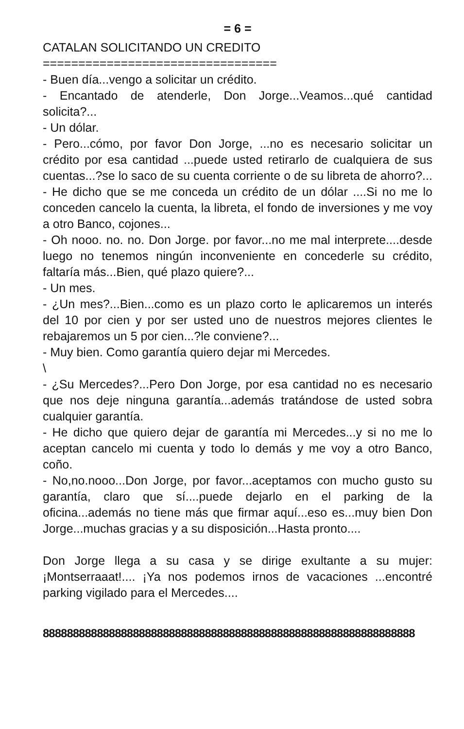= 6 =
CATALAN SOLICITANDO UN CREDITO
=================================
- Buen día...vengo a solicitar un crédito.
- Encantado de atenderle, Don Jorge...Veamos...qué cantidad solicita?...
- Un dólar.
- Pero...cómo, por favor Don Jorge, ...no es necesario solicitar un crédito por esa cantidad ...puede usted retirarlo de cualquiera de sus cuentas...?se lo saco de su cuenta corriente o de su libreta de ahorro?...
- He dicho que se me conceda un crédito de un dólar ....Si no me lo conceden cancelo la cuenta, la libreta, el fondo de inversiones y me voy a otro Banco, cojones...
- Oh nooo. no. no. Don Jorge. por favor...no me mal interprete....desde luego no tenemos ningún inconveniente en concederle su crédito, faltaría más...Bien, qué plazo quiere?...
- Un mes.
- ¿Un mes?...Bien...como es un plazo corto le aplicaremos un interés del 10 por cien y por ser usted uno de nuestros mejores clientes le rebajaremos un 5 por cien...?le conviene?...
- Muy bien. Como garantía quiero dejar mi Mercedes.
\
- ¿Su Mercedes?...Pero Don Jorge, por esa cantidad no es necesario que nos deje ninguna garantía...además tratándose de usted sobra cualquier garantía.
- He dicho que quiero dejar de garantía mi Mercedes...y si no me lo aceptan cancelo mi cuenta y todo lo demás y me voy a otro Banco, coño.
- No,no.nooo...Don Jorge, por favor...aceptamos con mucho gusto su garantía, claro que sí....puede dejarlo en el parking de la oficina...además no tiene más que firmar aquí...eso es...muy bien Don Jorge...muchas gracias y a su disposición...Hasta pronto....
Don Jorge llega a su casa y se dirige exultante a su mujer: ¡Montserraaat!.... ¡Ya nos podemos irnos de vacaciones ...encontré parking vigilado para el Mercedes....
88888888888888888888888888888888888888888888888888888888888888